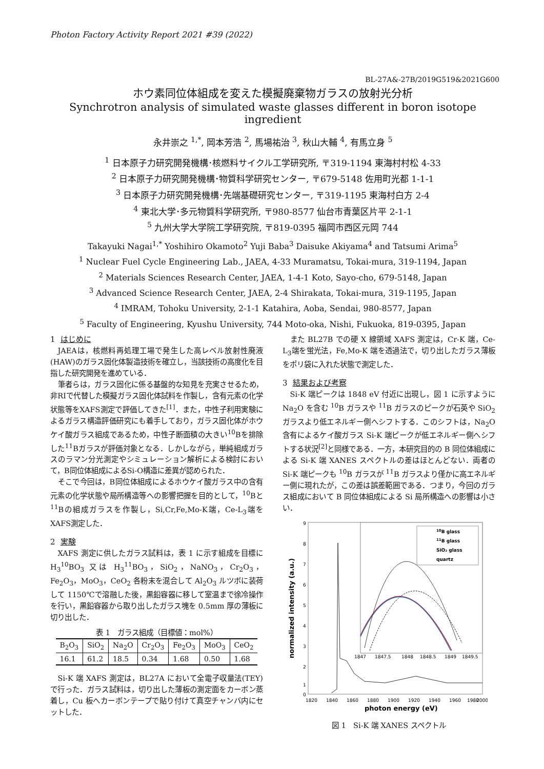Photon Factory Activity Report 2021 #39 (2022)
BL-27A&-27B/2019G519&2021G600
ホウ素同位体組成を変えた模擬廃棄物ガラスの放射光分析
Synchrotron analysis of simulated waste glasses different in boron isotope ingredient
永井崇之 <sup>1,*</sup>, 岡本芳浩 <sup>2</sup>, 馬場祐治 <sup>3</sup>, 秋山大輔 <sup>4</sup>, 有馬立身 <sup>5</sup>
<sup>1</sup> 日本原子力研究開発機構･核燃料サイクル工学研究所, 〒319-1194 東海村村松 4-33
<sup>2</sup> 日本原子力研究開発機構･物質科学研究センター, 〒679-5148 佐用町光都 1-1-1
<sup>3</sup> 日本原子力研究開発機構･先端基礎研究センター, 〒319-1195 東海村白方 2-4
<sup>4</sup> 東北大学･多元物質科学研究所, 〒980-8577 仙台市青葉区片平 2-1-1
<sup>5</sup> 九州大学大学院工学研究院, 〒819-0395 福岡市西区元岡 744
Takayuki Nagai<sup>1,*</sup> Yoshihiro Okamoto<sup>2</sup> Yuji Baba<sup>3</sup> Daisuke Akiyama<sup>4</sup> and Tatsumi Arima<sup>5</sup>
<sup>1</sup> Nuclear Fuel Cycle Engineering Lab., JAEA, 4-33 Muramatsu, Tokai-mura, 319-1194, Japan
<sup>2</sup> Materials Sciences Research Center, JAEA, 1-4-1 Koto, Sayo-cho, 679-5148, Japan
<sup>3</sup> Advanced Science Research Center, JAEA, 2-4 Shirakata, Tokai-mura, 319-1195, Japan
<sup>4</sup> IMRAM, Tohoku University, 2-1-1 Katahira, Aoba, Sendai, 980-8577, Japan
<sup>5</sup> Faculty of Engineering, Kyushu University, 744 Moto-oka, Nishi, Fukuoka, 819-0395, Japan
1 はじめに
JAEAは，核燃料再処理工場で発生した高レベル放射性廃液(HAW)のガラス固化体製造技術を確立し，当該技術の高度化を目指した研究開発を進めている．
筆者らは，ガラス固化に係る基盤的な知見を充実させるため，非RIで代替した模擬ガラス固化体試料を作製し，含有元素の化学状態等をXAFS測定で評価してきた<sup>[1]</sup>．また，中性子利用実験によるガラス構造評価研究にも着手しており，ガラス固化体がホウケイ酸ガラス組成であるため，中性子断面積の大きい<sup>10</sup>Bを排除した<sup>11</sup>Bガラスが評価対象となる．しかしながら，単純組成ガラスのラマン分光測定やシミュレーション解析による検討において，B同位体組成によるSi-O構造に差異が認められた．
そこで今回は，B同位体組成によるホウケイ酸ガラス中の含有元素の化学状態や局所構造等への影響把握を目的として，<sup>10</sup>Bと<sup>11</sup>Bの組成ガラスを作製し，Si,Cr,Fe,Mo-K端，Ce-L<sub>3</sub>端をXAFS測定した．
2 実験
XAFS 測定に供したガラス試料は，表 1 に示す組成を目標に H<sub>3</sub><sup>10</sup>BO<sub>3</sub> 又は H<sub>3</sub><sup>11</sup>BO<sub>3</sub>，SiO<sub>2</sub>，NaNO<sub>3</sub>，Cr<sub>2</sub>O<sub>3</sub>，Fe<sub>2</sub>O<sub>3</sub>，MoO<sub>3</sub>，CeO<sub>2</sub> 各粉末を混合して Al<sub>2</sub>O<sub>3</sub> ルツボに装荷して 1150℃で溶融した後，黒鉛容器に移して室温まで徐冷操作を行い，黒鉛容器から取り出したガラス塊を 0.5mm 厚の薄板に切り出した．
表 1　ガラス組成（目標値：mol%）
| B<sub>2</sub>O<sub>3</sub> | SiO<sub>2</sub> | Na<sub>2</sub>O | Cr<sub>2</sub>O<sub>3</sub> | Fe<sub>2</sub>O<sub>3</sub> | MoO<sub>3</sub> | CeO<sub>2</sub> |
| --- | --- | --- | --- | --- | --- | --- |
| 16.1 | 61.2 | 18.5 | 0.34 | 1.68 | 0.50 | 1.68 |
Si-K 端 XAFS 測定は，BL27A において全電子収量法(TEY)で行った．ガラス試料は，切り出した薄板の測定面をカーボン蒸着し，Cu 板へカーボンテープで貼り付けて真空チャンバ内にセットした．
また BL27B での硬 X 線領域 XAFS 測定は，Cr-K 端，Ce-L<sub>3</sub>端を蛍光法，Fe,Mo-K 端を透過法で，切り出したガラス薄板をポリ袋に入れた状態で測定した．
3 結果および考察
Si-K 端ピークは 1848 eV 付近に出現し，図 1 に示すように Na<sub>2</sub>O を含む <sup>10</sup>B ガラスや <sup>11</sup>B ガラスのピークが石英や SiO<sub>2</sub> ガラスより低エネルギー側へシフトする．このシフトは，Na<sub>2</sub>O含有によるケイ酸ガラス Si-K 端ピークが低エネルギー側へシフトする状況<sup>[2]</sup>と同様である．一方，本研究目的の B 同位体組成による Si-K 端 XANES スペクトルの差はほとんどない．両者の Si-K 端ピークも <sup>10</sup>B ガラスが <sup>11</sup>B ガラスより僅かに高エネルギー側に現れたが，この差は誤差範囲である．つまり，今回のガラス組成において B 同位体組成による Si 局所構造への影響は小さい．
9
8
7
6
5
4
3
2
1
0
1820
1840
1860
1880
1900
1920
1940
1960
1980
2000
photon energy (eV)
normalized intensity (a.u.)
1847
1847.5
1848
1848.5
1849
1849.5
10B glass
11B glass
SiO₂ glass
quartz
図 1　Si-K 端 XANES スペクトル